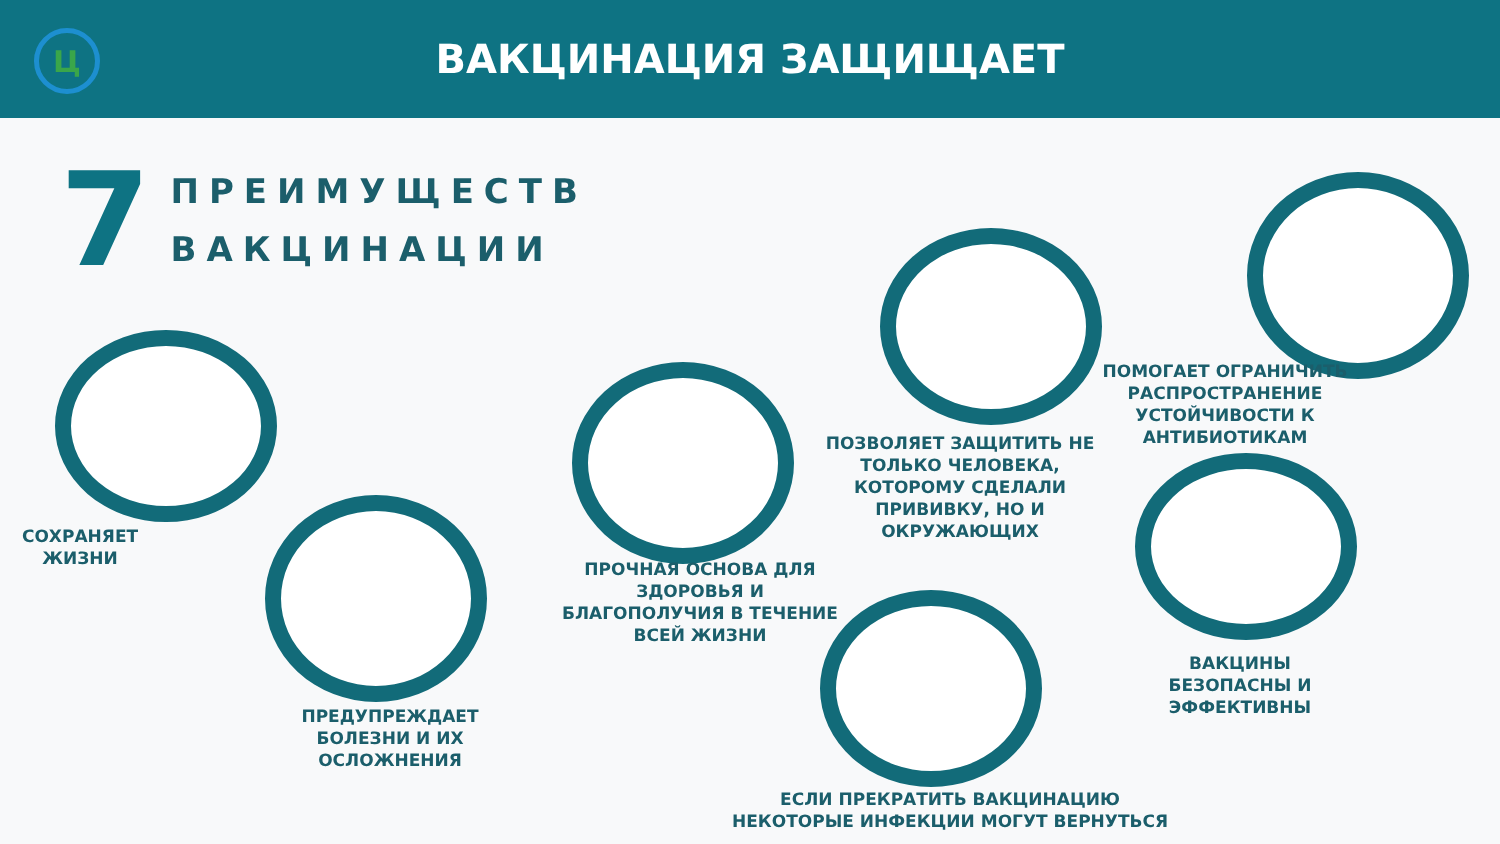Ц
ВАКЦИНАЦИЯ ЗАЩИЩАЕТ
7
ПРЕИМУЩЕСТВ
ВАКЦИНАЦИИ
СОХРАНЯЕТ
ЖИЗНИ
ПРЕДУПРЕЖДАЕТ
БОЛЕЗНИ И ИХ
ОСЛОЖНЕНИЯ
ПРОЧНАЯ ОСНОВА ДЛЯ
ЗДОРОВЬЯ И
БЛАГОПОЛУЧИЯ В ТЕЧЕНИЕ
ВСЕЙ ЖИЗНИ
ПОЗВОЛЯЕТ ЗАЩИТИТЬ НЕ
ТОЛЬКО ЧЕЛОВЕКА,
КОТОРОМУ СДЕЛАЛИ
ПРИВИВКУ, НО И
ОКРУЖАЮЩИХ
ПОМОГАЕТ ОГРАНИЧИТЬ
РАСПРОСТРАНЕНИЕ
УСТОЙЧИВОСТИ К
АНТИБИОТИКАМ
ВАКЦИНЫ
БЕЗОПАСНЫ И
ЭФФЕКТИВНЫ
ЕСЛИ ПРЕКРАТИТЬ ВАКЦИНАЦИЮ
НЕКОТОРЫЕ ИНФЕКЦИИ МОГУТ ВЕРНУТЬСЯ